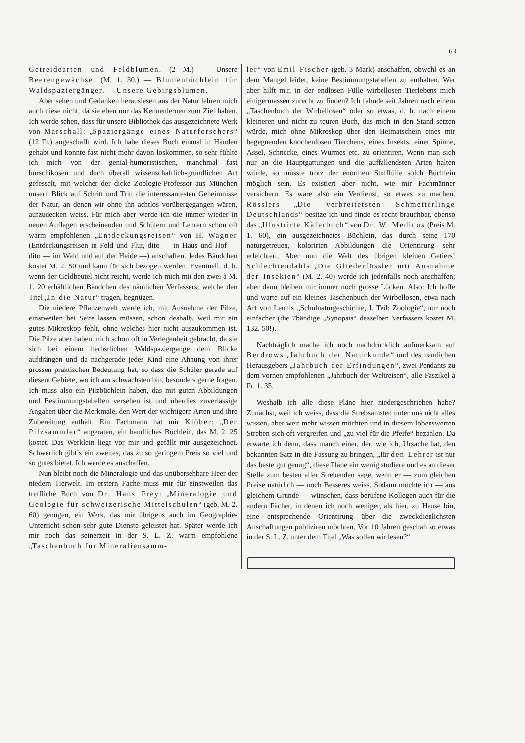63
Getreidearten und Feldblumen. (2 M.) — Unsere Beerengewächse. (M. 1. 30.) — Blumenbüchlein für Waldspaziergänger. — Unsere Gebirgsblumen.
Aber sehen und Gedanken herauslesen aus der Natur lehren mich auch diese nicht, da sie eben nur das Kennenlernen zum Ziel haben. Ich werde sehen, dass für unsere Bibliothek das ausgezeichnete Werk von Marschall: „Spaziergänge eines Naturforschers“ (12 Fr.) angeschafft wird. Ich habe dieses Buch einmal in Händen gehabt und konnte fast nicht mehr davon loskommen, so sehr fühlte ich mich von der genial-humoristischen, manchmal fast burschikosen und doch überall wissenschaftlich-gründlichen Art gefesselt, mit welcher der dicke Zoologie-Professor aus München unsern Blick auf Schritt und Tritt die interessantesten Geheimnisse der Natur, an denen wir ohne ihn achtlos vorübergegangen wären, aufzudecken weiss. Für mich aber werde ich die immer wieder in neuen Auflagen erscheinenden und Schülern und Lehrern schon oft warm empfohlenen „Entdeckungsreisen“ von H. Wagner (Entdeckungsreisen in Feld und Flur, dito — in Haus und Hof — dito — im Wald und auf der Heide —) anschaffen. Jedes Bändchen kostet M. 2. 50 und kann für sich bezogen werden. Eventuell, d. h. wenn der Geldbeutel nicht reicht, werde ich mich mit den zwei à M. 1. 20 erhältlichen Bändchen des nämlichen Verfassers, welche den Titel „In die Natur“ tragen, begnügen.
Die niedere Pflanzenwelt werde ich, mit Ausnahme der Pilze, einstweilen bei Seite lassen müssen, schon deshalb, weil mir ein gutes Mikroskop fehlt, ohne welches hier nicht auszukommen ist. Die Pilze aber haben mich schon oft in Verlegenheit gebracht, da sie sich bei einem herbstlichen Waldspaziergange dem Blicke aufdrängen und da nachgerade jedes Kind eine Ahnung von ihrer grossen praktischen Bedeutung hat, so dass die Schüler gerade auf diesem Gebiete, wo ich am schwächsten bin, besonders gerne fragen. Ich muss also ein Pilzbüchlein haben, das mit guten Abbildungen und Bestimmungstabellen versehen ist und überdies zuverlässige Angaben über die Merkmale, den Wert der wichtigern Arten und ihre Zubereitung enthält. Ein Fachmann hat mir Klöber: „Der Pilzsammler“ angeraten, ein handliches Büchlein, das M. 2. 25 kostet. Das Werklein liegt vor mir und gefällt mir ausgezeichnet. Schwerlich gibt’s ein zweites, das zu so geringem Preis so viel und so gutes bietet. Ich werde es anschaffen.
Nun bleibt noch die Mineralogie und das unübersehbare Heer der niedern Tierwelt. Im erstern Fache muss mir für einstweilen das treffliche Buch von Dr. Hans Frey: „Mineralogie und Geologie für schweizerische Mittelschulen“ (geb. M. 2. 60) genügen, ein Werk, das mir übrigens auch im Geographie-Unterricht schon sehr gute Dienste geleistet hat. Später werde ich mir noch das seinerzeit in der S. L. Z. warm empfohlene „Taschenbuch für Mineraliensamm-
ler“ von Emil Fischer (geb. 3 Mark) anschaffen, obwohl es an dem Mangel leidet, keine Bestimmungstabellen zu enthalten. Wer aber hilft mir, in der endlosen Fülle wirbellosen Tierlebens mich einigermassen zurecht zu finden? Ich fahnde seit Jahren nach einem „Taschenbuch der Wirbellosen“ oder so etwas, d. h. nach einem kleineren und nicht zu teuren Buch, das mich in den Stand setzen würde, mich ohne Mikroskop über den Heimatschein eines mir begegnenden knochenlosen Tierchens, eines Insekts, einer Spinne, Assel, Schnecke, eines Wurmes etc. zu orientiren. Wenn man sich nur an die Hauptgattungen und die auffallendsten Arten halten würde, so müsste trotz der enormen Stofffülle solch Büchlein möglich sein. Es existiert aber nicht, wie mir Fachmänner versichern. Es wäre also ein Verdienst, so etwas zu machen. Rösslers „Die verbreitetsten Schmetterlinge Deutschlands“ besitze ich und finde es recht brauchbar, ebenso das „Illustrirte Käferbuch“ von Dr. W. Medicus (Preis M. 1. 60), ein ausgezeichnetes Büchlein, das durch seine 170 naturgetreuen, kolorirten Abbildungen die Orientirung sehr erleichtert. Aber nun die Welt des übrigen kleinen Getiers! Schlechtendahls „Die Gliederfüssler mit Ausnahme der Insekten“ (M. 2. 40) werde ich jedenfalls noch anschaffen; aber dann bleiben mir immer noch grosse Lücken. Also: Ich hoffe und warte auf ein kleines Taschenbuch der Wirbellosen, etwa nach Art von Leunis „Schulnaturgeschichte, I. Teil: Zoologie“, nur noch einfacher (die 7bändige „Synopsis“ desselben Verfassers kostet M. 132. 50!).
Nachträglich mache ich noch nachdrücklich aufmerksam auf Berdrows „Jahrbuch der Naturkunde“ und des nämlichen Herausgebers „Jahrbuch der Erfindungen“, zwei Pendants zu dem vornen empfohlenen „Jahrbuch der Weltreisen“, alle Faszikel à Fr. 1. 35.
Weshalb ich alle diese Pläne hier niedergeschrieben habe? Zunächst, weil ich weiss, dass die Strebsamsten unter uns nicht alles wissen, aber weit mehr wissen möchten und in diesem lobenswerten Streben sich oft vergreifen und „zu viel für die Pfeife“ bezahlen. Da erwarte ich denn, dass manch einer, der, wie ich, Ursache hat, den bekannten Satz in die Fassung zu bringen, „für den Lehrer ist nur das beste gut genug“, diese Pläne ein wenig studiere und es an dieser Stelle zum besten aller Strebenden sage, wenn er — zum gleichen Preise natürlich — noch Besseres weiss. Sodann möchte ich — aus gleichem Grunde — wünschen, dass berufene Kollegen auch für die andern Fächer, in denen ich noch weniger, als hier, zu Hause bin, eine entsprechende Orientirung über die zweckdienlichsten Anschaffungen publiziren möchten. Vor 10 Jahren geschah so etwas in der S. L. Z. unter dem Titel „Was sollen wir lesen?“